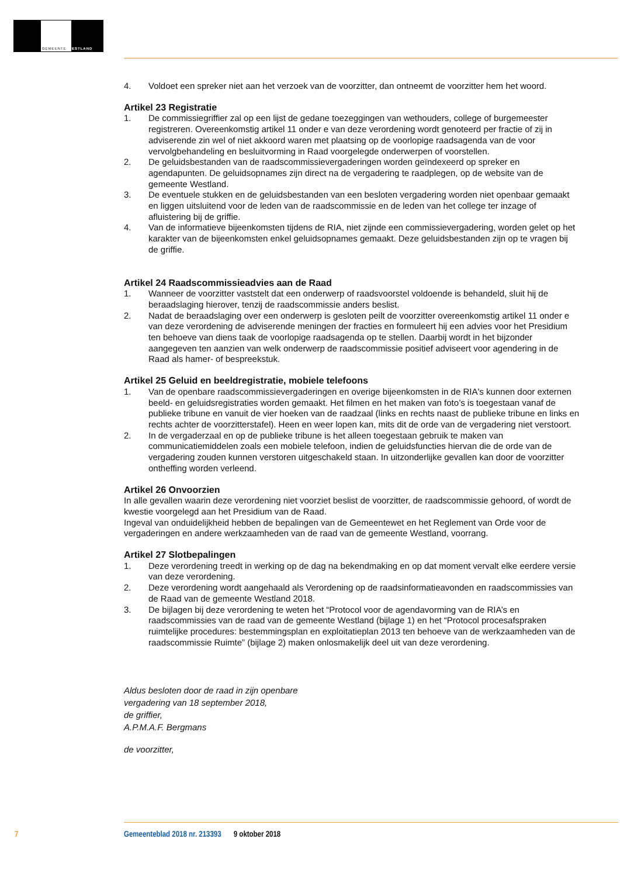GEMEENTE WESTLAND
4. Voldoet een spreker niet aan het verzoek van de voorzitter, dan ontneemt de voorzitter hem het woord.
Artikel 23 Registratie
1. De commissiegriffier zal op een lijst de gedane toezeggingen van wethouders, college of burgemeester registreren. Overeenkomstig artikel 11 onder e van deze verordening wordt genoteerd per fractie of zij in adviserende zin wel of niet akkoord waren met plaatsing op de voorlopige raadsagenda van de voor vervolgbehandeling en besluitvorming in Raad voorgelegde onderwerpen of voorstellen.
2. De geluidsbestanden van de raadscommissievergaderingen worden geïndexeerd op spreker en agendapunten. De geluidsopnames zijn direct na de vergadering te raadplegen, op de website van de gemeente Westland.
3. De eventuele stukken en de geluidsbestanden van een besloten vergadering worden niet openbaar gemaakt en liggen uitsluitend voor de leden van de raadscommissie en de leden van het college ter inzage of afluistering bij de griffie.
4. Van de informatieve bijeenkomsten tijdens de RIA, niet zijnde een commissievergadering, worden gelet op het karakter van de bijeenkomsten enkel geluidsopnames gemaakt. Deze geluidsbestanden zijn op te vragen bij de griffie.
Artikel 24 Raadscommissieadvies aan de Raad
1. Wanneer de voorzitter vaststelt dat een onderwerp of raadsvoorstel voldoende is behandeld, sluit hij de beraadslaging hierover, tenzij de raadscommissie anders beslist.
2. Nadat de beraadslaging over een onderwerp is gesloten peilt de voorzitter overeenkomstig artikel 11 onder e van deze verordening de adviserende meningen der fracties en formuleert hij een advies voor het Presidium ten behoeve van diens taak de voorlopige raadsagenda op te stellen. Daarbij wordt in het bijzonder aangegeven ten aanzien van welk onderwerp de raadscommissie positief adviseert voor agendering in de Raad als hamer- of bespreekstuk.
Artikel 25 Geluid en beeldregistratie, mobiele telefoons
1. Van de openbare raadscommissievergaderingen en overige bijeenkomsten in de RIA's kunnen door externen beeld- en geluidsregistraties worden gemaakt. Het filmen en het maken van foto’s is toegestaan vanaf de publieke tribune en vanuit de vier hoeken van de raadzaal (links en rechts naast de publieke tribune en links en rechts achter de voorzitterstafel). Heen en weer lopen kan, mits dit de orde van de vergadering niet verstoort.
2. In de vergaderzaal en op de publieke tribune is het alleen toegestaan gebruik te maken van communicatiemiddelen zoals een mobiele telefoon, indien de geluidsfuncties hiervan die de orde van de vergadering zouden kunnen verstoren uitgeschakeld staan. In uitzonderlijke gevallen kan door de voorzitter ontheffing worden verleend.
Artikel 26 Onvoorzien
In alle gevallen waarin deze verordening niet voorziet beslist de voorzitter, de raadscommissie gehoord, of wordt de kwestie voorgelegd aan het Presidium van de Raad.
Ingeval van onduidelijkheid hebben de bepalingen van de Gemeentewet en het Reglement van Orde voor de vergaderingen en andere werkzaamheden van de raad van de gemeente Westland, voorrang.
Artikel 27 Slotbepalingen
1. Deze verordening treedt in werking op de dag na bekendmaking en op dat moment vervalt elke eerdere versie van deze verordening.
2. Deze verordening wordt aangehaald als Verordening op de raadsinformatieavonden en raadscommissies van de Raad van de gemeente Westland 2018.
3. De bijlagen bij deze verordening te weten het “Protocol voor de agendavorming van de RIA’s en raadscommissies van de raad van de gemeente Westland (bijlage 1) en het “Protocol procesafspraken ruimtelijke procedures: bestemmingsplan en exploitatieplan 2013 ten behoeve van de werkzaamheden van de raadscommissie Ruimte” (bijlage 2) maken onlosmakelijk deel uit van deze verordening.
Aldus besloten door de raad in zijn openbare
vergadering van 18 september 2018,
de griffier,
A.P.M.A.F. Bergmans
de voorzitter,
7 Gemeenteblad 2018 nr. 213393 9 oktober 2018